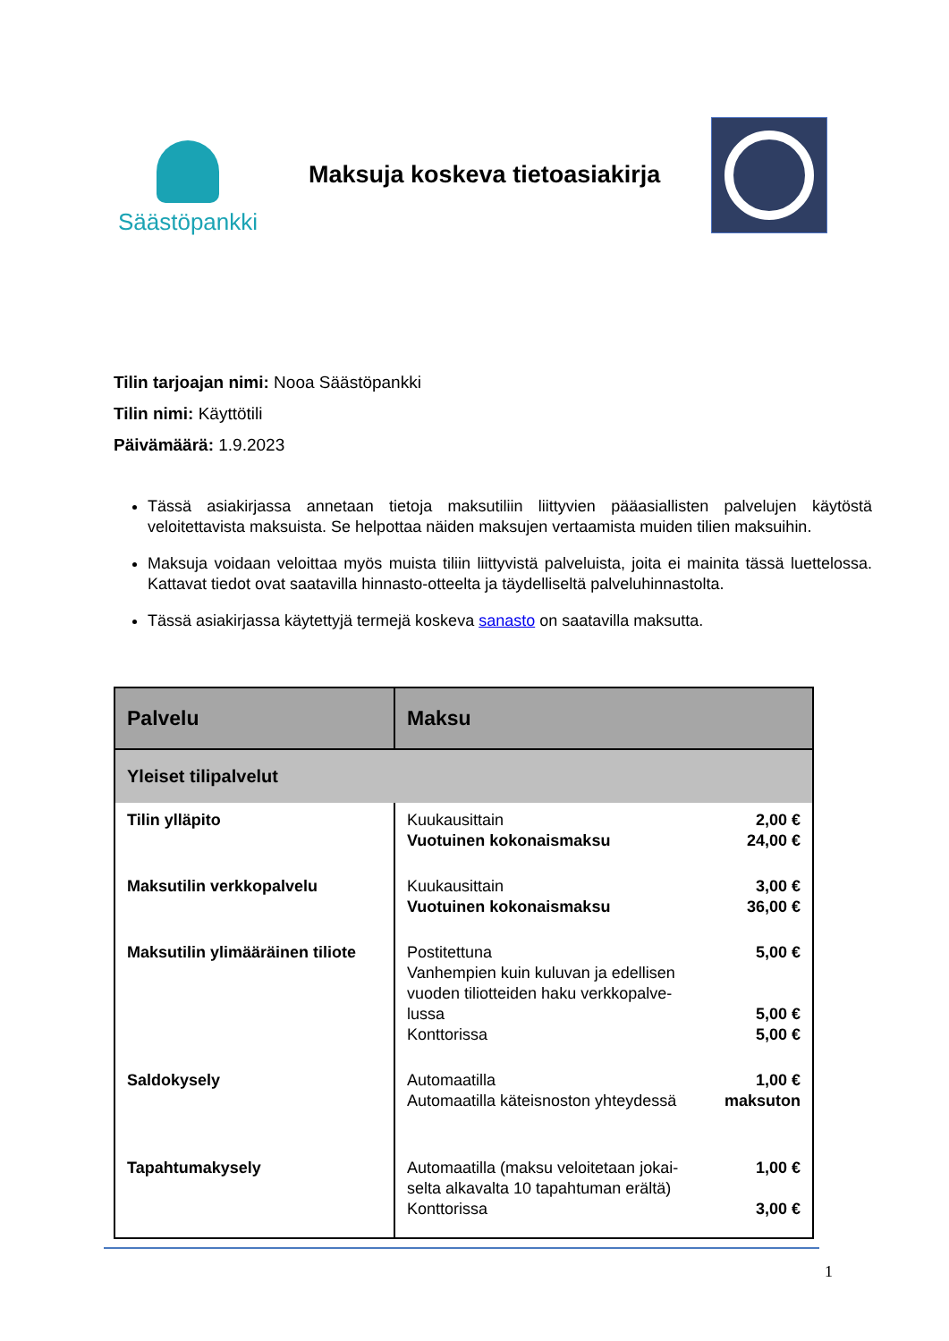Säästöpankki
Maksuja koskeva tietoasiakirja
Tilin tarjoajan nimi: Nooa Säästöpankki
Tilin nimi: Käyttötili
Päivämäärä: 1.9.2023
Tässä asiakirjassa annetaan tietoja maksutiliin liittyvien pääasiallisten palvelujen käytöstä veloitettavista maksuista. Se helpottaa näiden maksujen vertaamista muiden tilien maksuihin.
Maksuja voidaan veloittaa myös muista tiliin liittyvistä palveluista, joita ei mainita tässä luettelossa. Kattavat tiedot ovat saatavilla hinnasto-otteelta ja täydelliseltä palveluhinnastolta.
Tässä asiakirjassa käytettyjä termejä koskeva sanasto on saatavilla maksutta.
| Palvelu | Maksu |
| --- | --- |
| Yleiset tilipalvelut | |
| Tilin ylläpito | Kuukausittain 2,00 € Vuotuinen kokonaismaksu 24,00 € |
| Maksutilin verkkopalvelu | Kuukausittain 3,00 € Vuotuinen kokonaismaksu 36,00 € |
| Maksutilin ylimääräinen tiliote | Postitettuna 5,00 € Vanhempien kuin kuluvan ja edellisen vuoden tiliotteiden haku verkkopalve- lussa 5,00 € Konttorissa 5,00 € |
| Saldokysely | Automaatilla 1,00 € Automaatilla käteisnoston yhteydessä maksuton |
| Tapahtumakysely | Automaatilla (maksu veloitetaan jokai- selta alkavalta 10 tapahtuman erältä) 1,00 € Konttorissa 3,00 € |
1